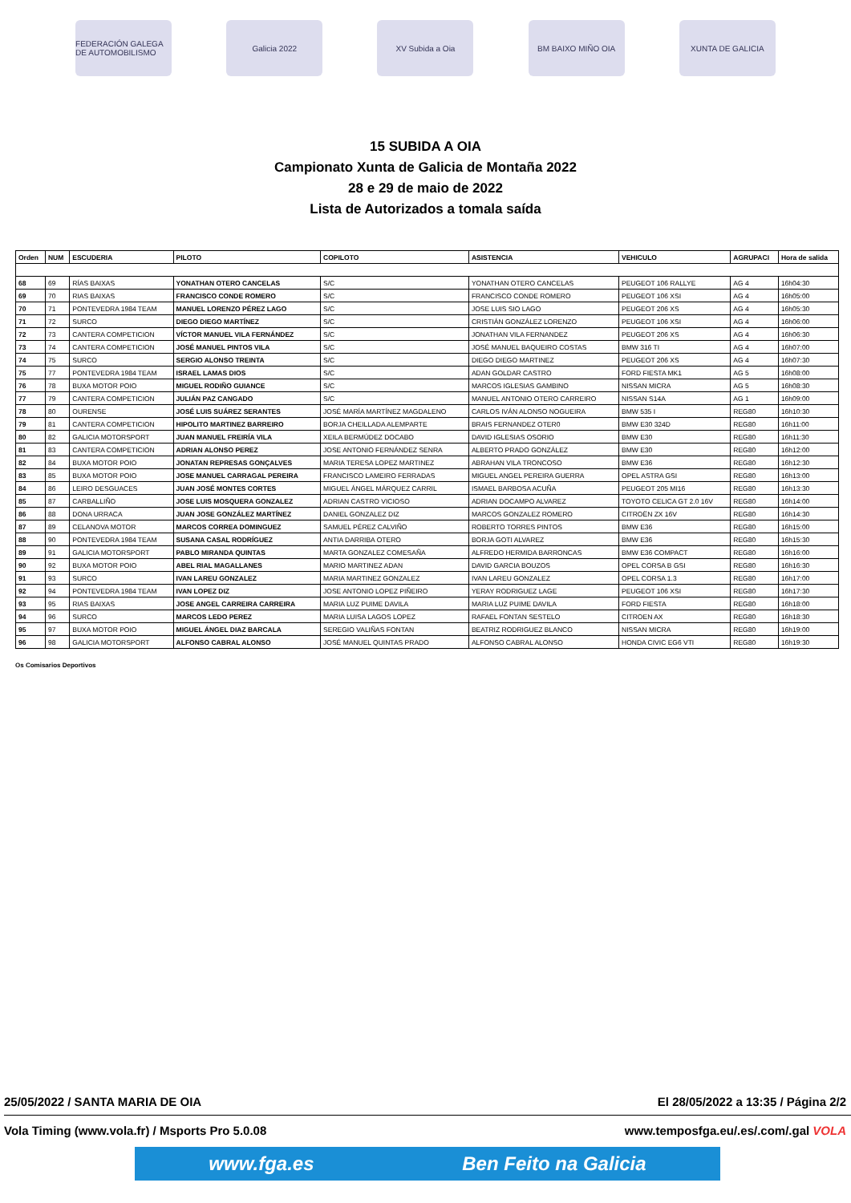FEDERACIÓN GALEGA DE AUTOMOBILISMO
Galicia 2022 XV Subida a Oia BM BAIXO MIÑO OIA XUNTA DE GALICIA
15 SUBIDA A OIA
Campionato Xunta de Galicia de Montaña 2022
28 e 29 de maio de 2022
Lista de Autorizados a tomala saída
| Orden | NUM | ESCUDERIA | PILOTO | COPILOTO | ASISTENCIA | VEHICULO | AGRUPACI | Hora de salida |
| --- | --- | --- | --- | --- | --- | --- | --- | --- |
| 68 | 69 | RÍAS BAIXAS | YONATHAN OTERO CANCELAS | S/C | YONATHAN OTERO CANCELAS | PEUGEOT 106 RALLYE | AG 4 | 16h04:30 |
| 69 | 70 | RIAS BAIXAS | FRANCISCO CONDE ROMERO | S/C | FRANCISCO CONDE ROMERO | PEUGEOT 106 XSI | AG 4 | 16h05:00 |
| 70 | 71 | PONTEVEDRA 1984 TEAM | MANUEL LORENZO PÉREZ LAGO | S/C | JOSE LUIS SIO LAGO | PEUGEOT 206 XS | AG 4 | 16h05:30 |
| 71 | 72 | SURCO | DIEGO DIEGO MARTÍNEZ | S/C | CRISTIÁN GONZÁLEZ LORENZO | PEUGEOT 106 XSI | AG 4 | 16h06:00 |
| 72 | 73 | CANTERA COMPETICION | VÍCTOR MANUEL VILA FERNÁNDEZ | S/C | JONATHAN VILA FERNANDEZ | PEUGEOT 206 XS | AG 4 | 16h06:30 |
| 73 | 74 | CANTERA COMPETICION | JOSÉ MANUEL PINTOS VILA | S/C | JOSÉ MANUEL BAQUEIRO COSTAS | BMW 316 TI | AG 4 | 16h07:00 |
| 74 | 75 | SURCO | SERGIO ALONSO TREINTA | S/C | DIEGO DIEGO MARTINEZ | PEUGEOT 206 XS | AG 4 | 16h07:30 |
| 75 | 77 | PONTEVEDRA 1984 TEAM | ISRAEL LAMAS DIOS | S/C | ADAN GOLDAR CASTRO | FORD FIESTA MK1 | AG 5 | 16h08:00 |
| 76 | 78 | BUXA MOTOR POIO | MIGUEL RODIÑO GUIANCE | S/C | MARCOS IGLESIAS GAMBINO | NISSAN MICRA | AG 5 | 16h08:30 |
| 77 | 79 | CANTERA COMPETICION | JULIÁN PAZ CANGADO | S/C | MANUEL ANTONIO OTERO CARREIRO | NISSAN S14A | AG 1 | 16h09:00 |
| 78 | 80 | OURENSE | JOSÉ LUIS SUÁREZ SERANTES | JOSÉ MARÍA MARTÍNEZ MAGDALENO | CARLOS IVÁN ALONSO NOGUEIRA | BMW 535 I | REG80 | 16h10:30 |
| 79 | 81 | CANTERA COMPETICION | HIPOLITO MARTINEZ BARREIRO | BORJA CHEILLADA ALEMPARTE | BRAIS FERNANDEZ OTER0 | BMW E30 324D | REG80 | 16h11:00 |
| 80 | 82 | GALICIA MOTORSPORT | JUAN MANUEL FREIRÍA VILA | XEILA BERMÚDEZ DOCABO | DAVID IGLESIAS OSORIO | BMW E30 | REG80 | 16h11:30 |
| 81 | 83 | CANTERA COMPETICION | ADRIAN ALONSO PEREZ | JOSE ANTONIO FERNÁNDEZ SENRA | ALBERTO PRADO GONZÁLEZ | BMW E30 | REG80 | 16h12:00 |
| 82 | 84 | BUXA MOTOR POIO | JONATAN REPRESAS GONÇALVES | MARIA TERESA LOPEZ MARTINEZ | ABRAHAN VILA TRONCOSO | BMW E36 | REG80 | 16h12:30 |
| 83 | 85 | BUXA MOTOR POIO | JOSE MANUEL CARRAGAL PEREIRA | FRANCISCO LAMEIRO FERRADAS | MIGUEL ANGEL PEREIRA GUERRA | OPEL ASTRA GSI | REG80 | 16h13:00 |
| 84 | 86 | LEIRO DESGUACES | JUAN JOSÉ MONTES CORTES | MIGUEL ÁNGEL MÁRQUEZ CARRIL | ISMAEL BARBOSA ACUÑA | PEUGEOT 205 MI16 | REG80 | 16h13:30 |
| 85 | 87 | CARBALLIÑO | JOSE LUIS MOSQUERA GONZALEZ | ADRIAN CASTRO VICIOSO | ADRIAN DOCAMPO ALVAREZ | TOYOTO CELICA GT 2.0 16V | REG80 | 16h14:00 |
| 86 | 88 | DONA URRACA | JUAN JOSE GONZÁLEZ MARTÍNEZ | DANIEL GONZALEZ DIZ | MARCOS GONZALEZ ROMERO | CITROËN ZX 16V | REG80 | 16h14:30 |
| 87 | 89 | CELANOVA MOTOR | MARCOS CORREA DOMINGUEZ | SAMUEL PÉREZ CALVIÑO | ROBERTO TORRES PINTOS | BMW E36 | REG80 | 16h15:00 |
| 88 | 90 | PONTEVEDRA 1984 TEAM | SUSANA CASAL RODRÍGUEZ | ANTIA DARRIBA OTERO | BORJA GOTI ALVAREZ | BMW E36 | REG80 | 16h15:30 |
| 89 | 91 | GALICIA MOTORSPORT | PABLO MIRANDA QUINTAS | MARTA GONZALEZ COMESAÑA | ALFREDO HERMIDA BARRONCAS | BMW E36 COMPACT | REG80 | 16h16:00 |
| 90 | 92 | BUXA MOTOR POIO | ABEL RIAL MAGALLANES | MARIO MARTINEZ ADAN | DAVID GARCIA BOUZOS | OPEL CORSA B GSI | REG80 | 16h16:30 |
| 91 | 93 | SURCO | IVAN LAREU GONZALEZ | MARIA MARTINEZ GONZALEZ | IVAN LAREU GONZALEZ | OPEL CORSA 1.3 | REG80 | 16h17:00 |
| 92 | 94 | PONTEVEDRA 1984 TEAM | IVAN LOPEZ DIZ | JOSE ANTONIO LOPEZ PIÑEIRO | YERAY RODRIGUEZ LAGE | PEUGEOT 106 XSI | REG80 | 16h17:30 |
| 93 | 95 | RIAS BAIXAS | JOSE ANGEL CARREIRA CARREIRA | MARIA LUZ PUIME DAVILA | MARIA LUZ PUIME DAVILA | FORD FIESTA | REG80 | 16h18:00 |
| 94 | 96 | SURCO | MARCOS LEDO PEREZ | MARIA LUISA LAGOS LOPEZ | RAFAEL FONTAN SESTELO | CITROEN AX | REG80 | 16h18:30 |
| 95 | 97 | BUXA MOTOR POIO | MIGUEL ÁNGEL DIAZ BARCALA | SEREGIO VALIÑAS FONTAN | BEATRIZ RODRIGUEZ BLANCO | NISSAN MICRA | REG80 | 16h19:00 |
| 96 | 98 | GALICIA MOTORSPORT | ALFONSO CABRAL ALONSO | JOSÉ MANUEL QUINTAS PRADO | ALFONSO CABRAL ALONSO | HONDA CIVIC EG6 VTI | REG80 | 16h19:30 |
Os Comisarios Deportivos
25/05/2022 / SANTA MARIA DE OIA El 28/05/2022 a 13:35 / Página 2/2
Vola Timing (www.vola.fr) / Msports Pro 5.0.08 www.temposfga.eu/.es/.com/.gal VOLA
www.fga.es Ben Feito na Galicia